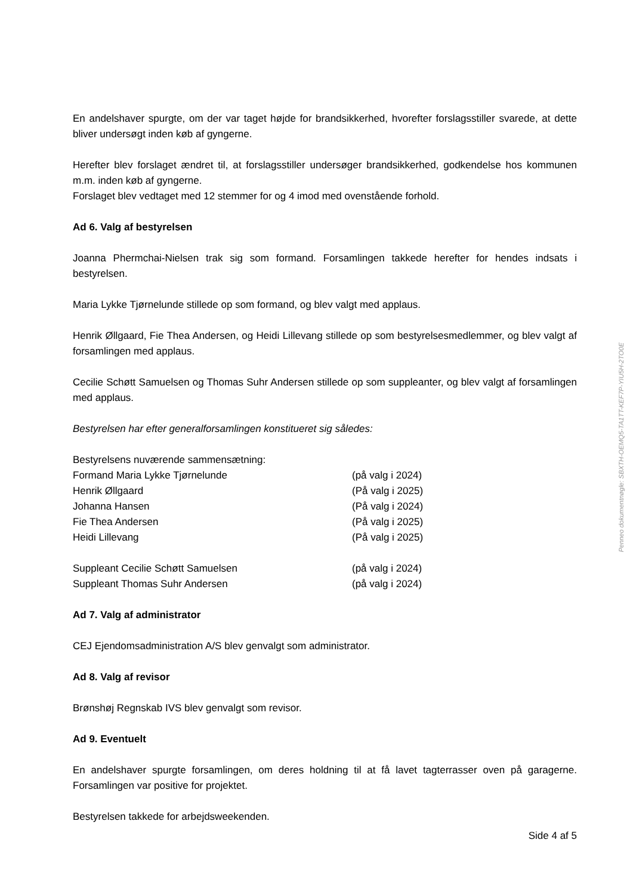En andelshaver spurgte, om der var taget højde for brandsikkerhed, hvorefter forslagsstiller svarede, at dette bliver undersøgt inden køb af gyngerne.
Herefter blev forslaget ændret til, at forslagsstiller undersøger brandsikkerhed, godkendelse hos kommunen m.m. inden køb af gyngerne.
Forslaget blev vedtaget med 12 stemmer for og 4 imod med ovenstående forhold.
Ad 6. Valg af bestyrelsen
Joanna Phermchai-Nielsen trak sig som formand. Forsamlingen takkede herefter for hendes indsats i bestyrelsen.
Maria Lykke Tjørnelunde stillede op som formand, og blev valgt med applaus.
Henrik Øllgaard, Fie Thea Andersen, og Heidi Lillevang stillede op som bestyrelsesmedlemmer, og blev valgt af forsamlingen med applaus.
Cecilie Schøtt Samuelsen og Thomas Suhr Andersen stillede op som suppleanter, og blev valgt af forsamlingen med applaus.
Bestyrelsen har efter generalforsamlingen konstitueret sig således:
Bestyrelsens nuværende sammensætning:
| Formand Maria Lykke Tjørnelunde | (på valg i 2024) |
| Henrik Øllgaard | (På valg i 2025) |
| Johanna Hansen | (På valg i 2024) |
| Fie Thea Andersen | (På valg i 2025) |
| Heidi Lillevang | (På valg i 2025) |
| Suppleant Cecilie Schøtt Samuelsen | (på valg i 2024) |
| Suppleant Thomas Suhr Andersen | (på valg i 2024) |
Ad 7. Valg af administrator
CEJ Ejendomsadministration A/S blev genvalgt som administrator.
Ad 8. Valg af revisor
Brønshøj Regnskab IVS blev genvalgt som revisor.
Ad 9. Eventuelt
En andelshaver spurgte forsamlingen, om deres holdning til at få lavet tagterrasser oven på garagerne. Forsamlingen var positive for projektet.
Bestyrelsen takkede for arbejdsweekenden.
Side 4 af 5
Penneo dokumentnøgle: SBXTH-OEMQ5-TA1TT-KEF7P-YIU5H-2TO0E